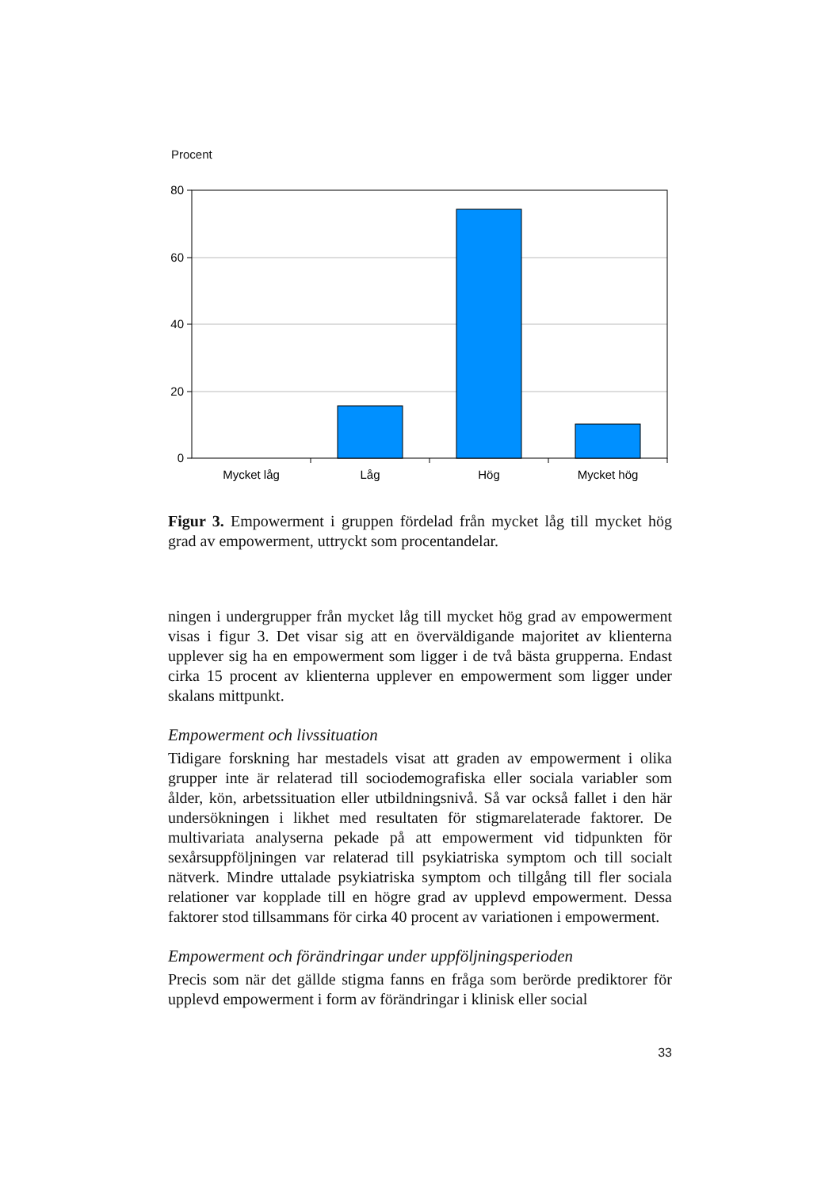Procent
80
60
40
20
0
Mycket låg
Låg
Hög
Mycket hög
Figur 3. Empowerment i gruppen fördelad från mycket låg till mycket hög grad av empowerment, uttryckt som procentandelar.
ningen i undergrupper från mycket låg till mycket hög grad av empowerment visas i figur 3. Det visar sig att en överväldigande majoritet av klienterna upplever sig ha en empowerment som ligger i de två bästa grupperna. Endast cirka 15 procent av klienterna upplever en empowerment som ligger under skalans mittpunkt.
Empowerment och livssituation
Tidigare forskning har mestadels visat att graden av empowerment i olika grupper inte är relaterad till sociodemografiska eller sociala variabler som ålder, kön, arbetssituation eller utbildningsnivå. Så var också fallet i den här undersökningen i likhet med resultaten för stigmarelaterade faktorer. De multivariata analyserna pekade på att empowerment vid tidpunkten för sexårsuppföljningen var relaterad till psykiatriska symptom och till socialt nätverk. Mindre uttalade psykiatriska symptom och tillgång till fler sociala relationer var kopplade till en högre grad av upplevd empowerment. Dessa faktorer stod tillsammans för cirka 40 procent av variationen i empowerment.
Empowerment och förändringar under uppföljningsperioden
Precis som när det gällde stigma fanns en fråga som berörde prediktorer för upplevd empowerment i form av förändringar i klinisk eller social
33